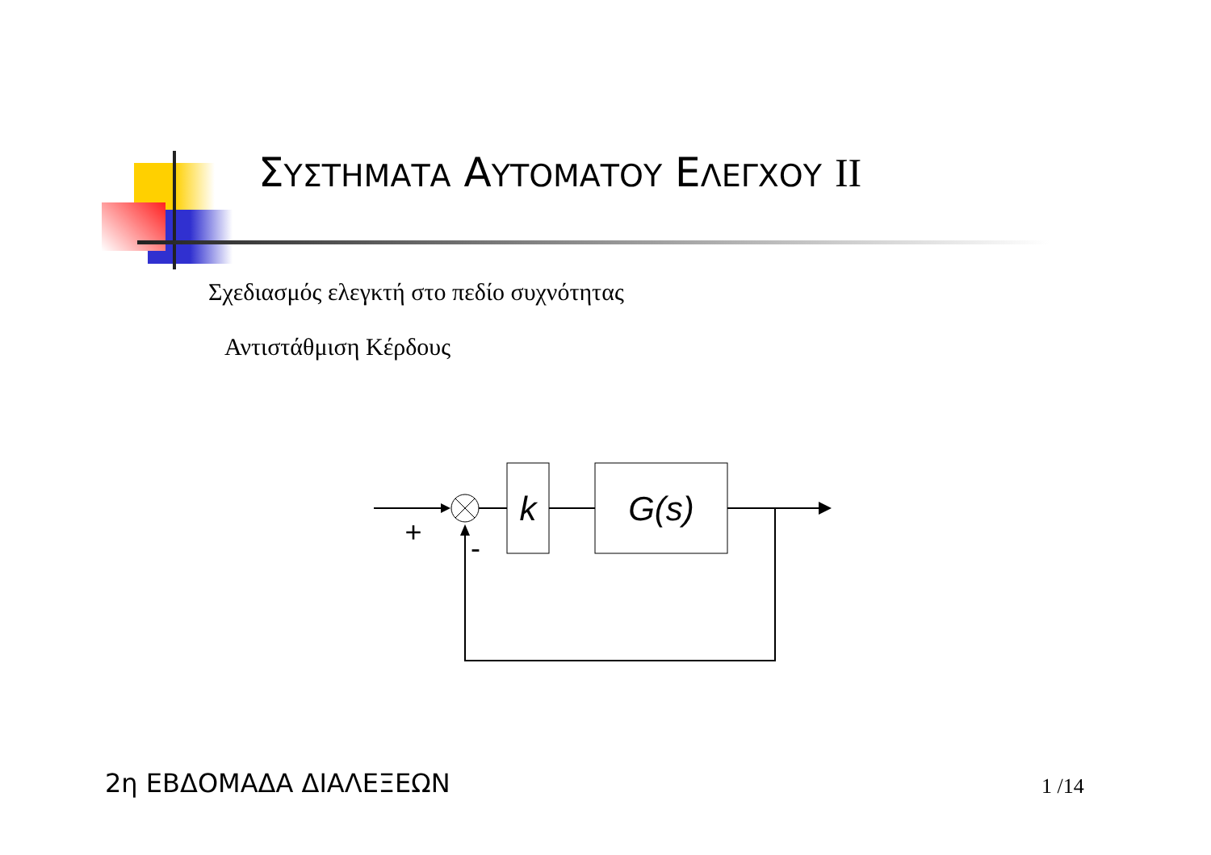ΣΥΣΤΗΜΑΤΑ ΑΥΤΟΜΑΤΟΥ ΕΛΕΓΧΟΥ II
Σχεδιασμός ελεγκτή στο πεδίο συχνότητας
Αντιστάθμιση Κέρδους
k
G(s)
+
-
2η ΕΒΔΟΜΑΔΑ ΔΙΑΛΕΞΕΩΝ 1 /14